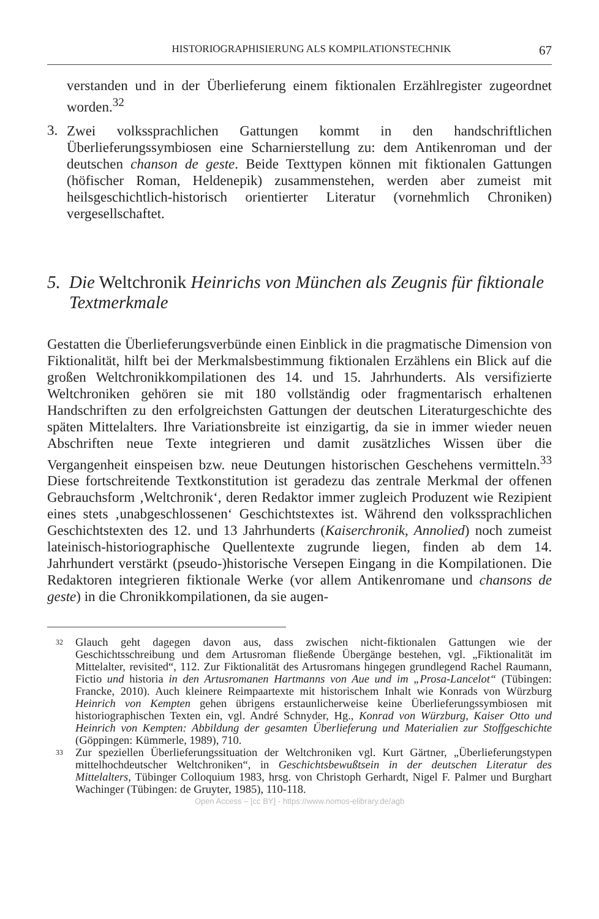HISTORIOGRAPHISIERUNG ALS KOMPILATIONSTECHNIK 67
verstanden und in der Überlieferung einem fiktionalen Erzählregister zugeordnet worden.<sup>32</sup>
3.
Zwei volkssprachlichen Gattungen kommt in den handschriftlichen Überlieferungssymbiosen eine Scharnierstellung zu: dem Antikenroman und der deutschen chanson de geste. Beide Texttypen können mit fiktionalen Gattungen (höfischer Roman, Heldenepik) zusammenstehen, werden aber zumeist mit heilsgeschichtlich-historisch orientierter Literatur (vornehmlich Chroniken) vergesellschaftet.
5. Die Weltchronik Heinrichs von München als Zeugnis für fiktionale Textmerkmale
Gestatten die Überlieferungsverbünde einen Einblick in die pragmatische Dimension von Fiktionalität, hilft bei der Merkmalsbestimmung fiktionalen Erzählens ein Blick auf die großen Weltchronikkompilationen des 14. und 15. Jahrhunderts. Als versifizierte Weltchroniken gehören sie mit 180 vollständig oder fragmentarisch erhaltenen Handschriften zu den erfolgreichsten Gattungen der deutschen Literaturgeschichte des späten Mittelalters. Ihre Variationsbreite ist einzigartig, da sie in immer wieder neuen Abschriften neue Texte integrieren und damit zusätzliches Wissen über die Vergangenheit einspeisen bzw. neue Deutungen historischen Geschehens vermitteln.<sup>33</sup> Diese fortschreitende Textkonstitution ist geradezu das zentrale Merkmal der offenen Gebrauchsform ‚Weltchronik‘, deren Redaktor immer zugleich Produzent wie Rezipient eines stets ‚unabgeschlossenen‘ Geschichtstextes ist. Während den volkssprachlichen Geschichtstexten des 12. und 13 Jahrhunderts (Kaiserchronik, Annolied) noch zumeist lateinisch-historiographische Quellentexte zugrunde liegen, finden ab dem 14. Jahrhundert verstärkt (pseudo-)historische Versepen Eingang in die Kompilationen. Die Redaktoren integrieren fiktionale Werke (vor allem Antikenromane und chansons de geste) in die Chronikkompilationen, da sie augen-
32 Glauch geht dagegen davon aus, dass zwischen nicht-fiktionalen Gattungen wie der Geschichtsschreibung und dem Artusroman fließende Übergänge bestehen, vgl. „Fiktionalität im Mittelalter, revisited“, 112. Zur Fiktionalität des Artusromans hingegen grundlegend Rachel Raumann, Fictio und historia in den Artusromanen Hartmanns von Aue und im „Prosa-Lancelot“ (Tübingen: Francke, 2010). Auch kleinere Reimpaartexte mit historischem Inhalt wie Konrads von Würzburg Heinrich von Kempten gehen übrigens erstaunlicherweise keine Überlieferungssymbiosen mit historiographischen Texten ein, vgl. André Schnyder, Hg., Konrad von Würzburg, Kaiser Otto und Heinrich von Kempten: Abbildung der gesamten Überlieferung und Materialien zur Stoffgeschichte (Göppingen: Kümmerle, 1989), 710.
33 Zur speziellen Überlieferungssituation der Weltchroniken vgl. Kurt Gärtner, „Überlieferungstypen mittelhochdeutscher Weltchroniken“, in Geschichtsbewußtsein in der deutschen Literatur des Mittelalters, Tübinger Colloquium 1983, hrsg. von Christoph Gerhardt, Nigel F. Palmer und Burghart Wachinger (Tübingen: de Gruyter, 1985), 110-118.
Open Access – [cc BY] - https://www.nomos-elibrary.de/agb